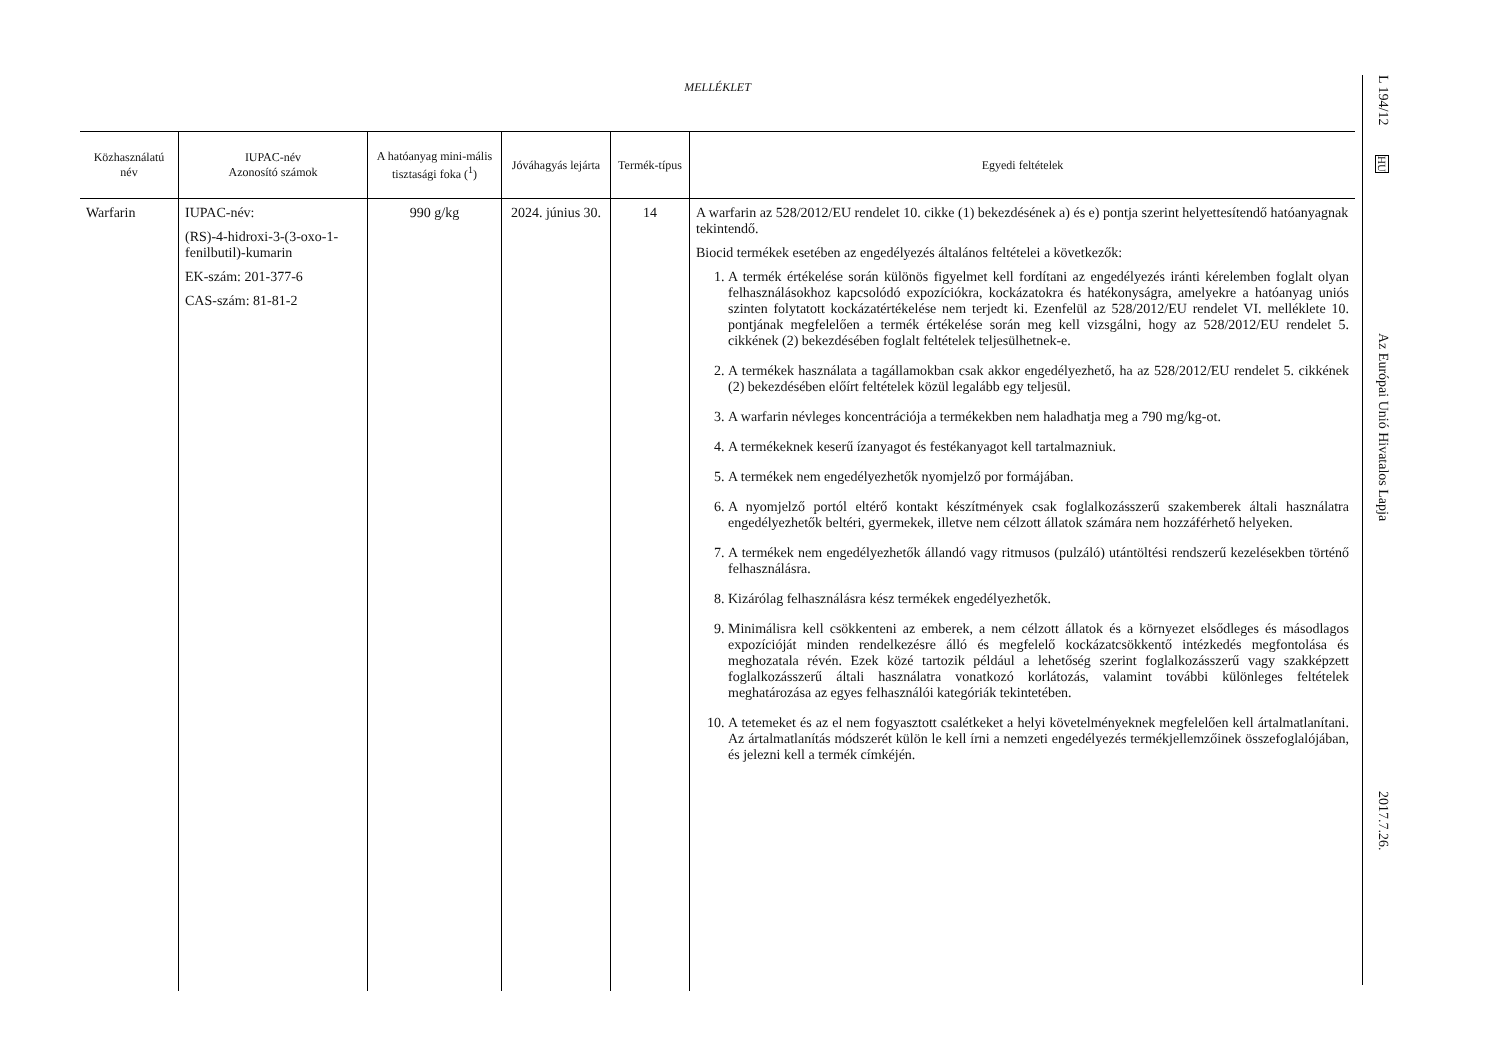MELLÉKLET
| Közhasználatú név | IUPAC-név Azonosító számok | A hatóanyag mini-mális tisztasági foka (<sup>1</sup>) | Jóváhagyás lejárta | Termék-típus | Egyedi feltételek |
| --- | --- | --- | --- | --- | --- |
| Warfarin | IUPAC-név: (RS)-4-hidroxi-3-(3-oxo-1-fenilbutil)-kumarin EK-szám: 201-377-6 CAS-szám: 81-81-2 | 990 g/kg | 2024. június 30. | 14 | A warfarin az 528/2012/EU rendelet 10. cikke (1) bekezdésének a) és e) pontja szerint helyettesítendő hatóanyagnak tekintendő. Biocid termékek esetében az engedélyezés általános feltételei a következők: 1. A termék értékelése során különös figyelmet kell fordítani az engedélyezés iránti kérelemben foglalt olyan felhasználásokhoz kapcsolódó expozíciókra, kockázatokra és hatékonyságra, amelyekre a hatóanyag uniós szinten folytatott kockázatértékelése nem terjedt ki. Ezenfelül az 528/2012/EU rendelet VI. melléklete 10. pontjának megfelelően a termék értékelése során meg kell vizsgálni, hogy az 528/2012/EU rendelet 5. cikkének (2) bekezdésében foglalt feltételek teljesülhetnek-e. 2. A termékek használata a tagállamokban csak akkor engedélyezhető, ha az 528/2012/EU rendelet 5. cikkének (2) bekezdésében előírt feltételek közül legalább egy teljesül. 3. A warfarin névleges koncentrációja a termékekben nem haladhatja meg a 790 mg/kg-ot. 4. A termékeknek keserű ízanyagot és festékanyagot kell tartalmazniuk. 5. A termékek nem engedélyezhetők nyomjelző por formájában. 6. A nyomjelző portól eltérő kontakt készítmények csak foglalkozásszerű szakemberek általi használatra engedélyezhetők beltéri, gyermekek, illetve nem célzott állatok számára nem hozzáférhető helyeken. 7. A termékek nem engedélyezhetők állandó vagy ritmusos (pulzáló) utántöltési rendszerű kezelésekben történő felhasználásra. 8. Kizárólag felhasználásra kész termékek engedélyezhetők. 9. Minimálisra kell csökkenteni az emberek, a nem célzott állatok és a környezet elsődleges és másodlagos expozícióját minden rendelkezésre álló és megfelelő kockázatcsökkentő intézkedés megfontolása és meghozatala révén. Ezek közé tartozik például a lehetőség szerint foglalkozásszerű vagy szakképzett foglalkozásszerű általi használatra vonatkozó korlátozás, valamint további különleges feltételek meghatározása az egyes felhasználói kategóriák tekintetében. 10. A tetemeket és az el nem fogyasztott csalétkeket a helyi követelményeknek megfelelően kell ártalmatlanítani. Az ártalmatlanítás módszerét külön le kell írni a nemzeti engedélyezés termékjellemzőinek összefoglalójában, és jelezni kell a termék címkéjén. |
L 194/12
HU
Az Európai Unió Hivatalos Lapja
2017.7.26.